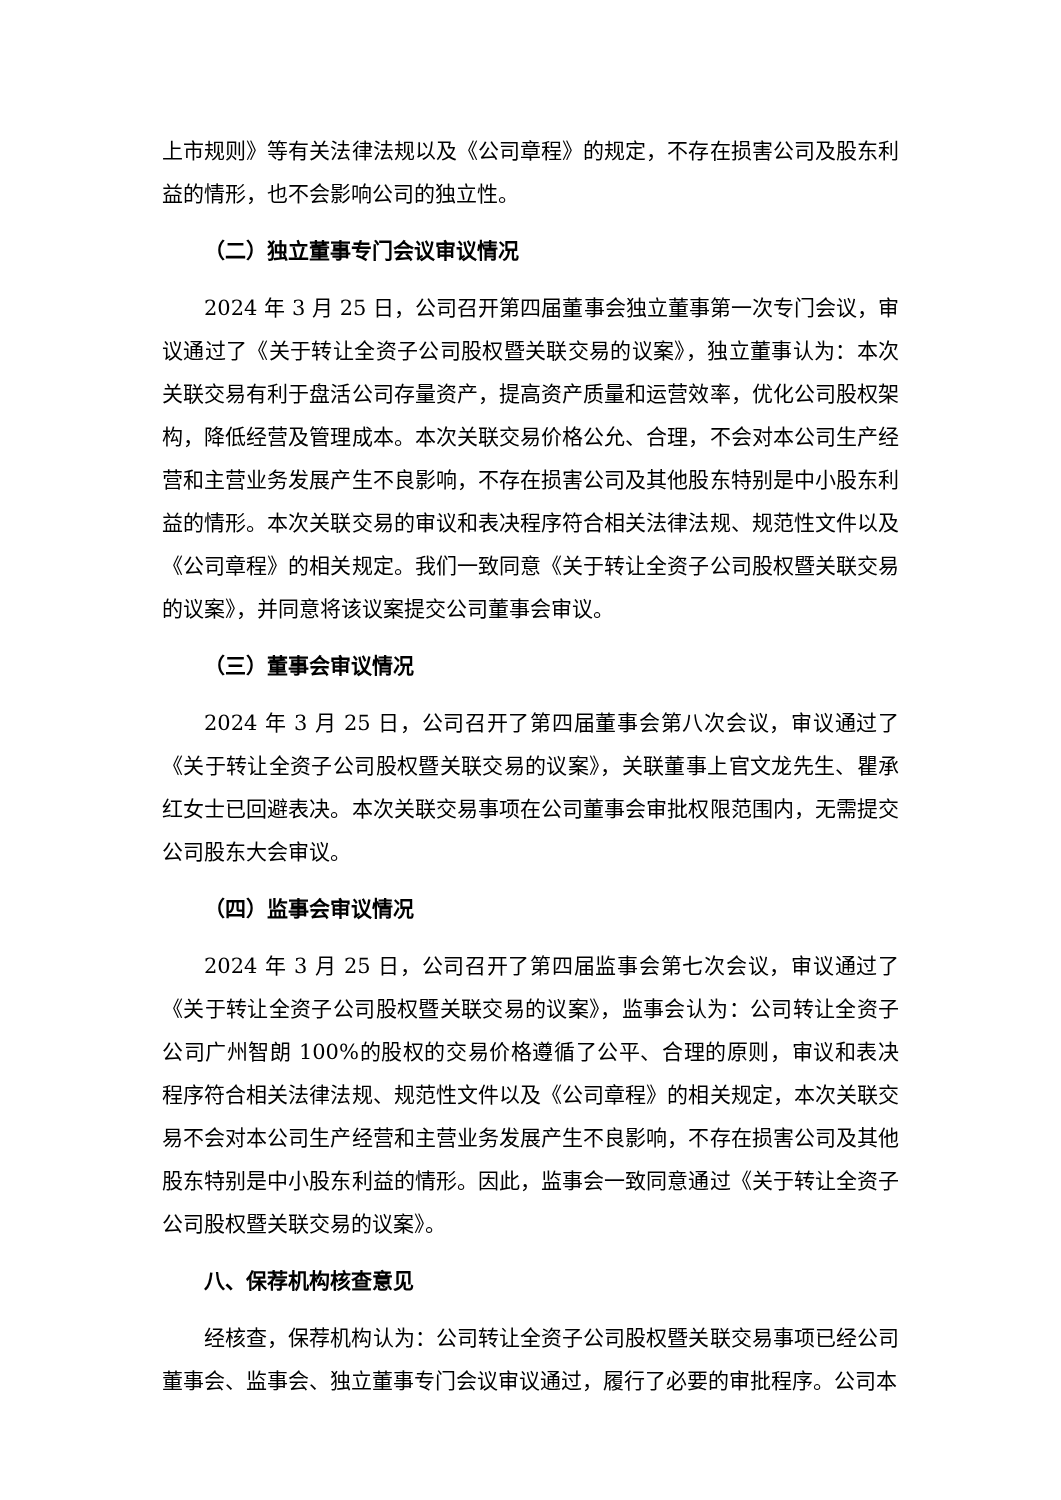上市规则》等有关法律法规以及《公司章程》的规定，不存在损害公司及股东利益的情形，也不会影响公司的独立性。
（二）独立董事专门会议审议情况
2024 年 3 月 25 日，公司召开第四届董事会独立董事第一次专门会议，审议通过了《关于转让全资子公司股权暨关联交易的议案》，独立董事认为：本次关联交易有利于盘活公司存量资产，提高资产质量和运营效率，优化公司股权架构，降低经营及管理成本。本次关联交易价格公允、合理，不会对本公司生产经营和主营业务发展产生不良影响，不存在损害公司及其他股东特别是中小股东利益的情形。本次关联交易的审议和表决程序符合相关法律法规、规范性文件以及《公司章程》的相关规定。我们一致同意《关于转让全资子公司股权暨关联交易的议案》，并同意将该议案提交公司董事会审议。
（三）董事会审议情况
2024 年 3 月 25 日，公司召开了第四届董事会第八次会议，审议通过了《关于转让全资子公司股权暨关联交易的议案》，关联董事上官文龙先生、瞿承红女士已回避表决。本次关联交易事项在公司董事会审批权限范围内，无需提交公司股东大会审议。
（四）监事会审议情况
2024 年 3 月 25 日，公司召开了第四届监事会第七次会议，审议通过了《关于转让全资子公司股权暨关联交易的议案》，监事会认为：公司转让全资子公司广州智朗 100%的股权的交易价格遵循了公平、合理的原则，审议和表决程序符合相关法律法规、规范性文件以及《公司章程》的相关规定，本次关联交易不会对本公司生产经营和主营业务发展产生不良影响，不存在损害公司及其他股东特别是中小股东利益的情形。因此，监事会一致同意通过《关于转让全资子公司股权暨关联交易的议案》。
八、保荐机构核查意见
经核查，保荐机构认为：公司转让全资子公司股权暨关联交易事项已经公司董事会、监事会、独立董事专门会议审议通过，履行了必要的审批程序。公司本